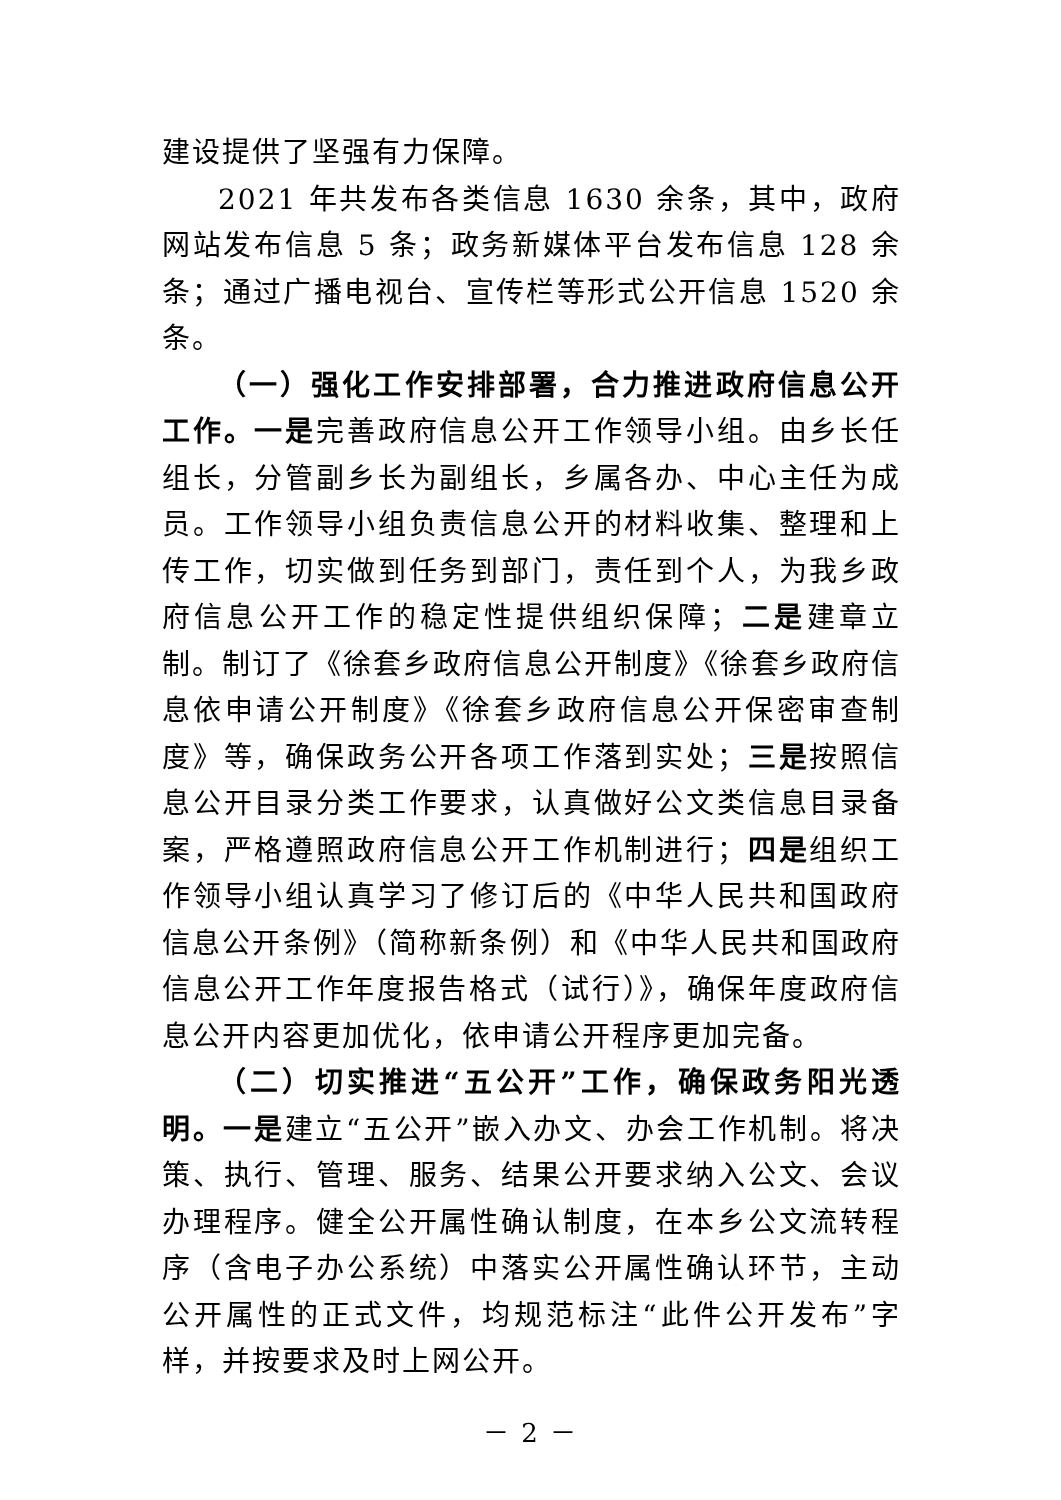建设提供了坚强有力保障。
2021 年共发布各类信息 1630 余条，其中，政府网站发布信息 5 条；政务新媒体平台发布信息 128 余条；通过广播电视台、宣传栏等形式公开信息 1520 余条。
（一）强化工作安排部署，合力推进政府信息公开工作。一是完善政府信息公开工作领导小组。由乡长任组长，分管副乡长为副组长，乡属各办、中心主任为成员。工作领导小组负责信息公开的材料收集、整理和上传工作，切实做到任务到部门，责任到个人，为我乡政府信息公开工作的稳定性提供组织保障；二是建章立制。制订了《徐套乡政府信息公开制度》《徐套乡政府信息依申请公开制度》《徐套乡政府信息公开保密审查制度》等，确保政务公开各项工作落到实处；三是按照信息公开目录分类工作要求，认真做好公文类信息目录备案，严格遵照政府信息公开工作机制进行；四是组织工作领导小组认真学习了修订后的《中华人民共和国政府信息公开条例》（简称新条例）和《中华人民共和国政府信息公开工作年度报告格式（试行）》，确保年度政府信息公开内容更加优化，依申请公开程序更加完备。
（二）切实推进“五公开”工作，确保政务阳光透明。一是建立“五公开”嵌入办文、办会工作机制。将决策、执行、管理、服务、结果公开要求纳入公文、会议办理程序。健全公开属性确认制度，在本乡公文流转程序（含电子办公系统）中落实公开属性确认环节，主动公开属性的正式文件，均规范标注“此件公开发布”字样，并按要求及时上网公开。
－ 2 －